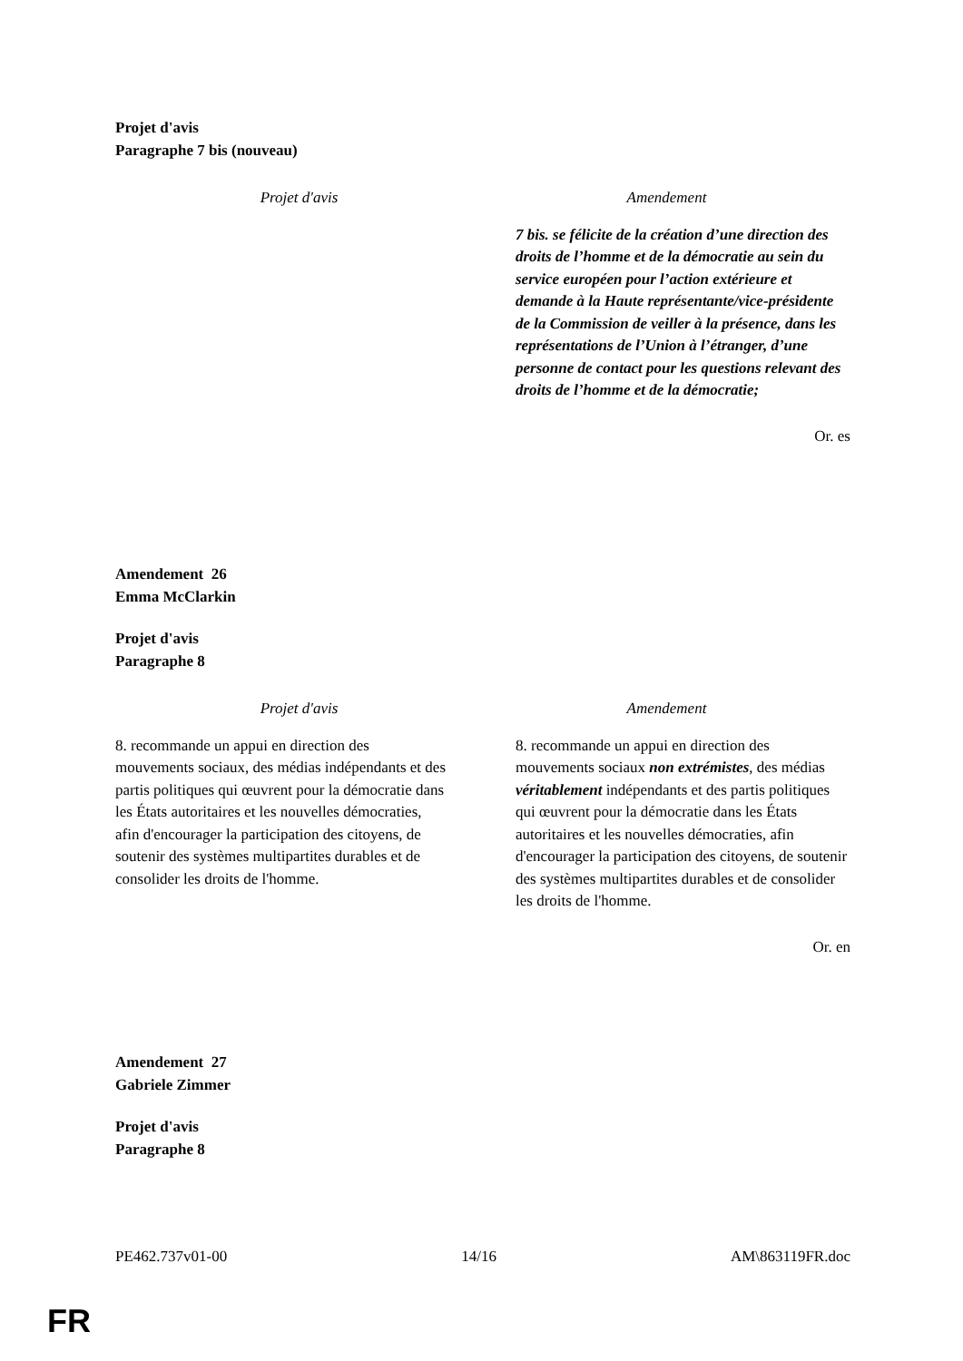Projet d'avis
Paragraphe 7 bis (nouveau)
| Projet d'avis | Amendement |
| --- | --- |
| | 7 bis. se félicite de la création d’une direction des droits de l’homme et de la démocratie au sein du service européen pour l’action extérieure et demande à la Haute représentante/vice-présidente de la Commission de veiller à la présence, dans les représentations de l’Union à l’étranger, d’une personne de contact pour les questions relevant des droits de l’homme et de la démocratie; |
Or. es
Amendement 26
Emma McClarkin
Projet d'avis
Paragraphe 8
| Projet d'avis | Amendement |
| --- | --- |
| 8. recommande un appui en direction des mouvements sociaux, des médias indépendants et des partis politiques qui œuvrent pour la démocratie dans les États autoritaires et les nouvelles démocraties, afin d'encourager la participation des citoyens, de soutenir des systèmes multipartites durables et de consolider les droits de l'homme. | 8. recommande un appui en direction des mouvements sociaux non extrémistes , des médias véritablement indépendants et des partis politiques qui œuvrent pour la démocratie dans les États autoritaires et les nouvelles démocraties, afin d'encourager la participation des citoyens, de soutenir des systèmes multipartites durables et de consolider les droits de l'homme. |
Or. en
Amendement 27
Gabriele Zimmer
Projet d'avis
Paragraphe 8
PE462.737v01-00 14/16 AM\863119FR.doc
FR